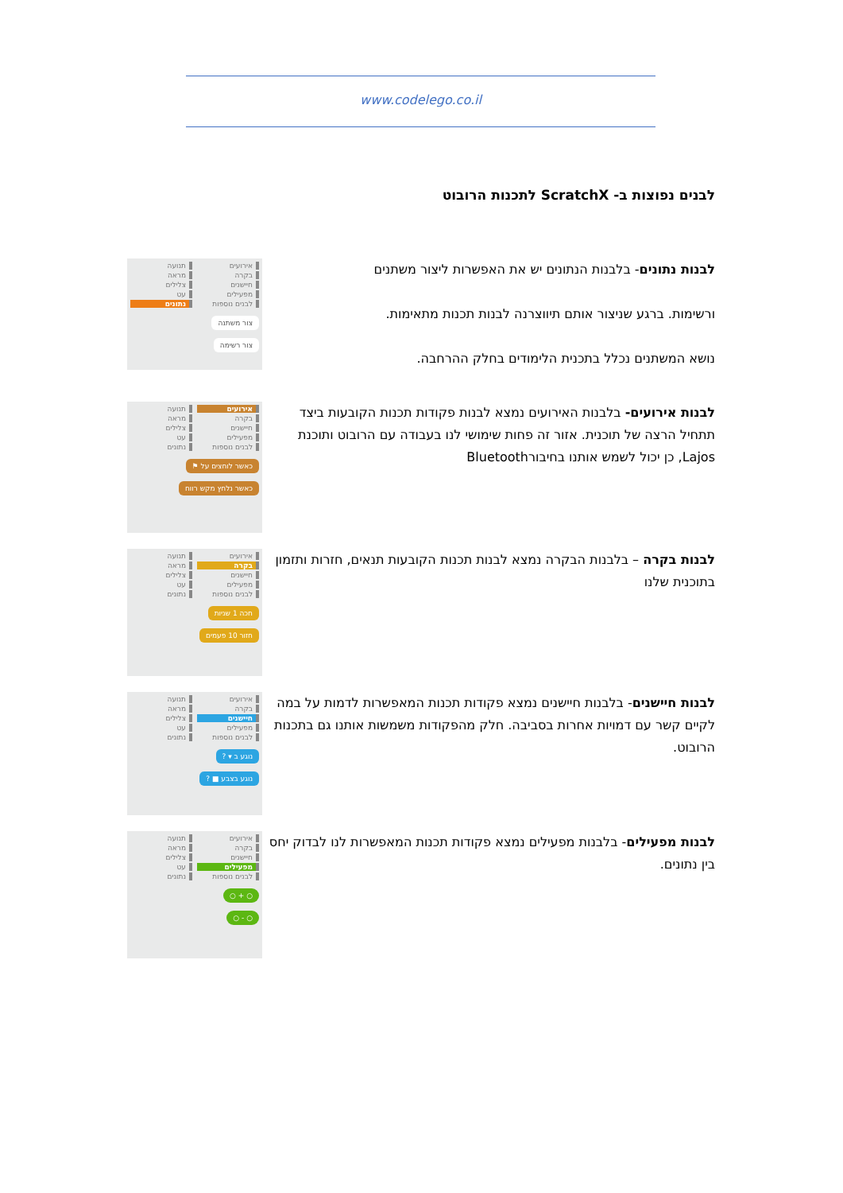www.codelego.co.il
לבנים נפוצות ב- ScratchX לתכנות הרובוט
לבנות נתונים- בלבנות הנתונים יש את האפשרות ליצור משתנים
ורשימות. ברגע שניצור אותם תיווצרנה לבנות תכנות מתאימות.
נושא המשתנים נכלל בתכנית הלימודים בחלק ההרחבה.
אירועים תנועה בקרה מראה חיישנים צלילים מפעילים עט לבנים נוספות נתונים
צור משתנה
צור רשימה
לבנות אירועים- בלבנות האירועים נמצא לבנות פקודות תכנות הקובעות ביצד תתחיל הרצה של תוכנית. אזור זה פחות שימושי לנו בעבודה עם הרובוט ותוכנת Lajos, כן יכול לשמש אותנו בחיבורBluetooth
אירועים תנועה בקרה מראה חיישנים צלילים מפעילים עט לבנים נוספות נתונים
כאשר לוחצים על ⚑
כאשר נלחץ מקש רווח
לבנות בקרה – בלבנות הבקרה נמצא לבנות תכנות הקובעות תנאים, חזרות ותזמון בתוכנית שלנו
אירועים תנועה בקרה מראה חיישנים צלילים מפעילים עט לבנים נוספות נתונים
חכה 1 שניות
חזור 10 פעמים
לבנות חיישנים- בלבנות חיישנים נמצא פקודות תכנות המאפשרות לדמות על במה לקיים קשר עם דמויות אחרות בסביבה. חלק מהפקודות משמשות אותנו גם בתכנות הרובוט.
אירועים תנועה בקרה מראה חיישנים צלילים מפעילים עט לבנים נוספות נתונים
נוגע ב ▾ ?
נוגע בצבע ■ ?
לבנות מפעילים- בלבנות מפעילים נמצא פקודות תכנות המאפשרות לנו לבדוק יחס בין נתונים.
אירועים תנועה בקרה מראה חיישנים צלילים מפעילים עט לבנים נוספות נתונים
○ + ○
○ - ○